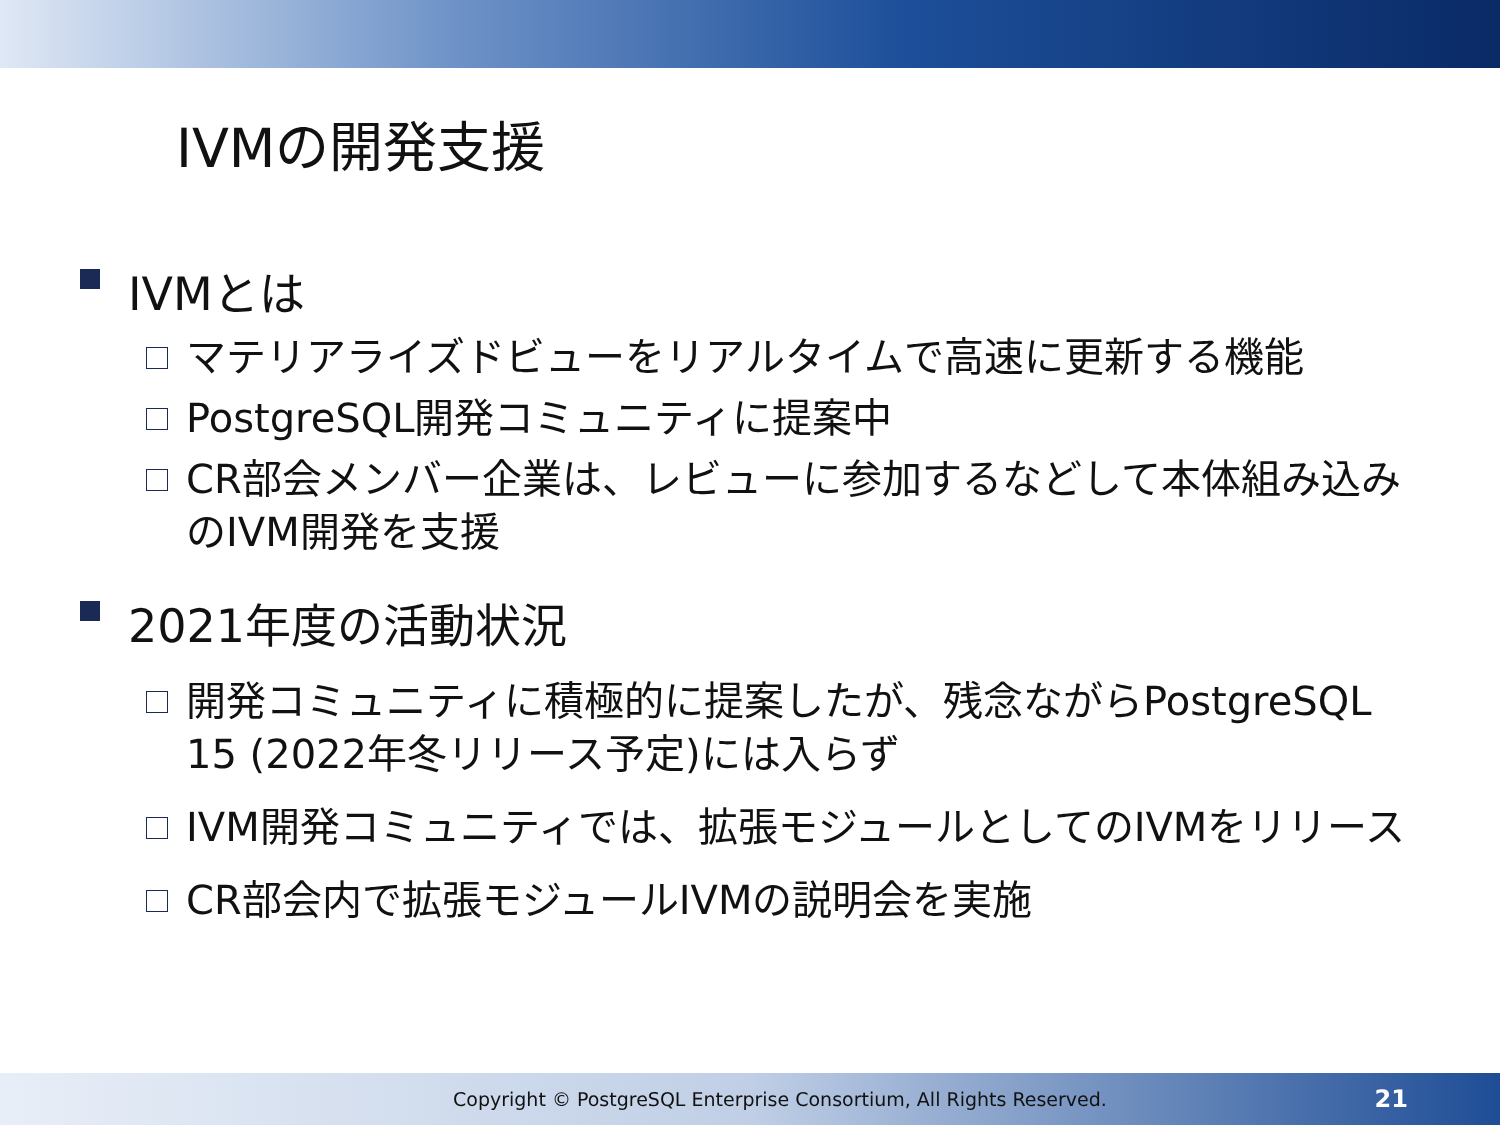IVMの開発支援
IVMとは
マテリアライズドビューをリアルタイムで高速に更新する機能
PostgreSQL開発コミュニティに提案中
CR部会メンバー企業は、レビューに参加するなどして本体組み込みのIVM開発を支援
2021年度の活動状況
開発コミュニティに積極的に提案したが、残念ながらPostgreSQL 15 (2022年冬リリース予定)には入らず
IVM開発コミュニティでは、拡張モジュールとしてのIVMをリリース
CR部会内で拡張モジュールIVMの説明会を実施
Copyright © PostgreSQL Enterprise Consortium, All Rights Reserved. 21